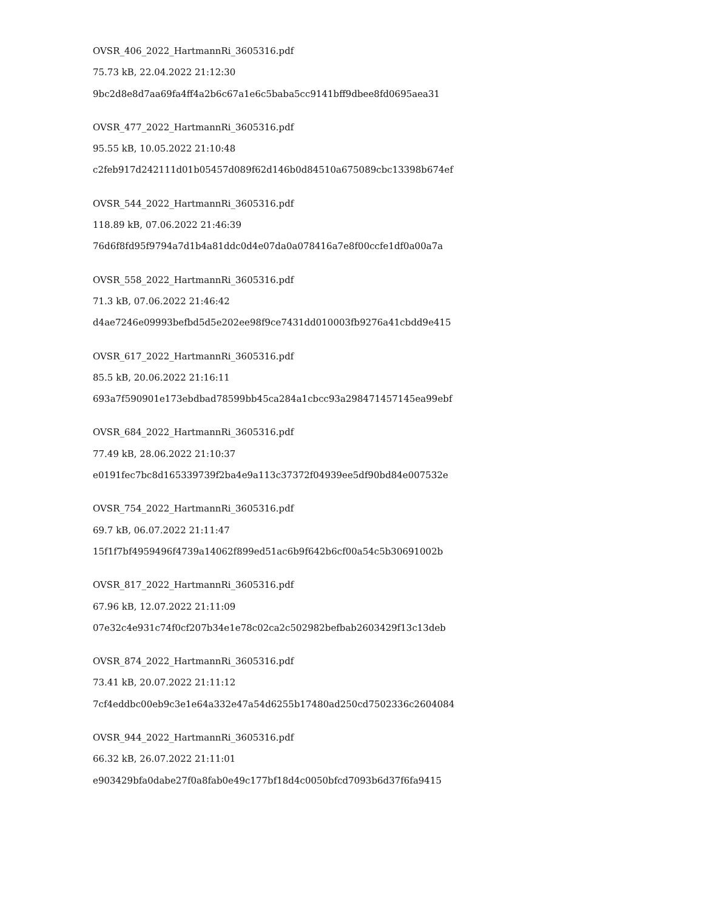OVSR_406_2022_HartmannRi_3605316.pdf
75.73 kB, 22.04.2022 21:12:30
9bc2d8e8d7aa69fa4ff4a2b6c67a1e6c5baba5cc9141bff9dbee8fd0695aea31
OVSR_477_2022_HartmannRi_3605316.pdf
95.55 kB, 10.05.2022 21:10:48
c2feb917d242111d01b05457d089f62d146b0d84510a675089cbc13398b674ef
OVSR_544_2022_HartmannRi_3605316.pdf
118.89 kB, 07.06.2022 21:46:39
76d6f8fd95f9794a7d1b4a81ddc0d4e07da0a078416a7e8f00ccfe1df0a00a7a
OVSR_558_2022_HartmannRi_3605316.pdf
71.3 kB, 07.06.2022 21:46:42
d4ae7246e09993befbd5d5e202ee98f9ce7431dd010003fb9276a41cbdd9e415
OVSR_617_2022_HartmannRi_3605316.pdf
85.5 kB, 20.06.2022 21:16:11
693a7f590901e173ebdbad78599bb45ca284a1cbcc93a298471457145ea99ebf
OVSR_684_2022_HartmannRi_3605316.pdf
77.49 kB, 28.06.2022 21:10:37
e0191fec7bc8d165339739f2ba4e9a113c37372f04939ee5df90bd84e007532e
OVSR_754_2022_HartmannRi_3605316.pdf
69.7 kB, 06.07.2022 21:11:47
15f1f7bf4959496f4739a14062f899ed51ac6b9f642b6cf00a54c5b30691002b
OVSR_817_2022_HartmannRi_3605316.pdf
67.96 kB, 12.07.2022 21:11:09
07e32c4e931c74f0cf207b34e1e78c02ca2c502982befbab2603429f13c13deb
OVSR_874_2022_HartmannRi_3605316.pdf
73.41 kB, 20.07.2022 21:11:12
7cf4eddbc00eb9c3e1e64a332e47a54d6255b17480ad250cd7502336c2604084
OVSR_944_2022_HartmannRi_3605316.pdf
66.32 kB, 26.07.2022 21:11:01
e903429bfa0dabe27f0a8fab0e49c177bf18d4c0050bfcd7093b6d37f6fa9415